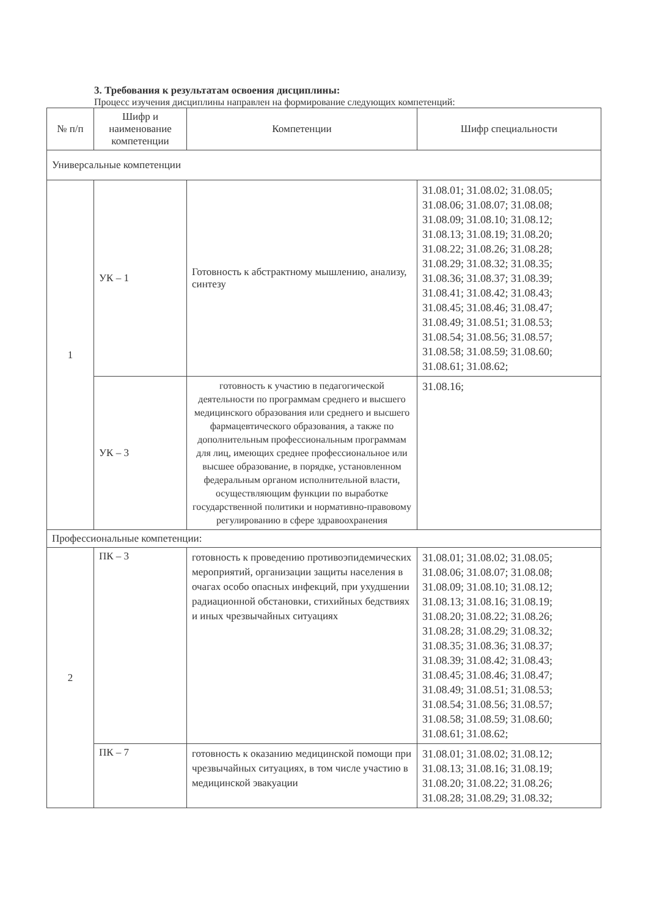3. Требования к результатам освоения дисциплины:
Процесс изучения дисциплины направлен на формирование следующих компетенций:
| № п/п | Шифр и наименование компетенции | Компетенции | Шифр специальности |
| --- | --- | --- | --- |
| Универсальные компетенции | | | |
| 1 | УК – 1 | Готовность к абстрактному мышлению, анализу, синтезу | 31.08.01; 31.08.02; 31.08.05; 31.08.06; 31.08.07; 31.08.08; 31.08.09; 31.08.10; 31.08.12; 31.08.13; 31.08.19; 31.08.20; 31.08.22; 31.08.26; 31.08.28; 31.08.29; 31.08.32; 31.08.35; 31.08.36; 31.08.37; 31.08.39; 31.08.41; 31.08.42; 31.08.43; 31.08.45; 31.08.46; 31.08.47; 31.08.49; 31.08.51; 31.08.53; 31.08.54; 31.08.56; 31.08.57; 31.08.58; 31.08.59; 31.08.60; 31.08.61; 31.08.62; |
| | УК – 3 | готовность к участию в педагогической деятельности по программам среднего и высшего медицинского образования или среднего и высшего фармацевтического образования, а также по дополнительным профессиональным программам для лиц, имеющих среднее профессиональное или высшее образование, в порядке, установленном федеральным органом исполнительной власти, осуществляющим функции по выработке государственной политики и нормативно-правовому регулированию в сфере здравоохранения | 31.08.16; |
| Профессиональные компетенции: | | | |
| 2 | ПК – 3 | готовность к проведению противоэпидемических мероприятий, организации защиты населения в очагах особо опасных инфекций, при ухудшении радиационной обстановки, стихийных бедствиях и иных чрезвычайных ситуациях | 31.08.01; 31.08.02; 31.08.05; 31.08.06; 31.08.07; 31.08.08; 31.08.09; 31.08.10; 31.08.12; 31.08.13; 31.08.16; 31.08.19; 31.08.20; 31.08.22; 31.08.26; 31.08.28; 31.08.29; 31.08.32; 31.08.35; 31.08.36; 31.08.37; 31.08.39; 31.08.42; 31.08.43; 31.08.45; 31.08.46; 31.08.47; 31.08.49; 31.08.51; 31.08.53; 31.08.54; 31.08.56; 31.08.57; 31.08.58; 31.08.59; 31.08.60; 31.08.61; 31.08.62; |
| | ПК – 7 | готовность к оказанию медицинской помощи при чрезвычайных ситуациях, в том числе участию в медицинской эвакуации | 31.08.01; 31.08.02; 31.08.12; 31.08.13; 31.08.16; 31.08.19; 31.08.20; 31.08.22; 31.08.26; 31.08.28; 31.08.29; 31.08.32; |